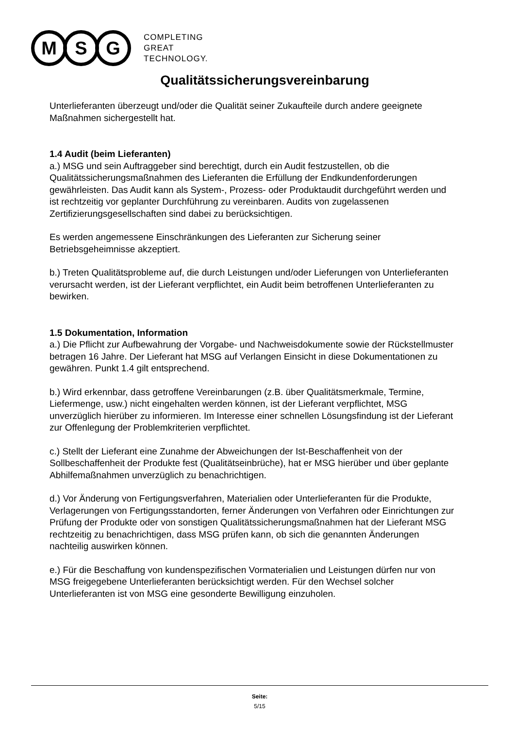M S G
COMPLETING
GREAT
TECHNOLOGY.
Qualitätssicherungsvereinbarung
Unterlieferanten überzeugt und/oder die Qualität seiner Zukaufteile durch andere geeignete Maßnahmen sichergestellt hat.
1.4 Audit (beim Lieferanten)
a.) MSG und sein Auftraggeber sind berechtigt, durch ein Audit festzustellen, ob die Qualitätssicherungsmaßnahmen des Lieferanten die Erfüllung der Endkundenforderungen gewährleisten. Das Audit kann als System-, Prozess- oder Produktaudit durchgeführt werden und ist rechtzeitig vor geplanter Durchführung zu vereinbaren. Audits von zugelassenen Zertifizierungsgesellschaften sind dabei zu berücksichtigen.
Es werden angemessene Einschränkungen des Lieferanten zur Sicherung seiner Betriebsgeheimnisse akzeptiert.
b.) Treten Qualitätsprobleme auf, die durch Leistungen und/oder Lieferungen von Unterlieferanten verursacht werden, ist der Lieferant verpflichtet, ein Audit beim betroffenen Unterlieferanten zu bewirken.
1.5 Dokumentation, Information
a.) Die Pflicht zur Aufbewahrung der Vorgabe- und Nachweisdokumente sowie der Rückstellmuster betragen 16 Jahre. Der Lieferant hat MSG auf Verlangen Einsicht in diese Dokumentationen zu gewähren. Punkt 1.4 gilt entsprechend.
b.) Wird erkennbar, dass getroffene Vereinbarungen (z.B. über Qualitätsmerkmale, Termine, Liefermenge, usw.) nicht eingehalten werden können, ist der Lieferant verpflichtet, MSG unverzüglich hierüber zu informieren. Im Interesse einer schnellen Lösungsfindung ist der Lieferant zur Offenlegung der Problemkriterien verpflichtet.
c.) Stellt der Lieferant eine Zunahme der Abweichungen der Ist-Beschaffenheit von der Sollbeschaffenheit der Produkte fest (Qualitätseinbrüche), hat er MSG hierüber und über geplante Abhilfemaßnahmen unverzüglich zu benachrichtigen.
d.) Vor Änderung von Fertigungsverfahren, Materialien oder Unterlieferanten für die Produkte, Verlagerungen von Fertigungsstandorten, ferner Änderungen von Verfahren oder Einrichtungen zur Prüfung der Produkte oder von sonstigen Qualitätssicherungsmaßnahmen hat der Lieferant MSG rechtzeitig zu benachrichtigen, dass MSG prüfen kann, ob sich die genannten Änderungen nachteilig auswirken können.
e.) Für die Beschaffung von kundenspezifischen Vormaterialien und Leistungen dürfen nur von MSG freigegebene Unterlieferanten berücksichtigt werden. Für den Wechsel solcher Unterlieferanten ist von MSG eine gesonderte Bewilligung einzuholen.
Seite:
5/15